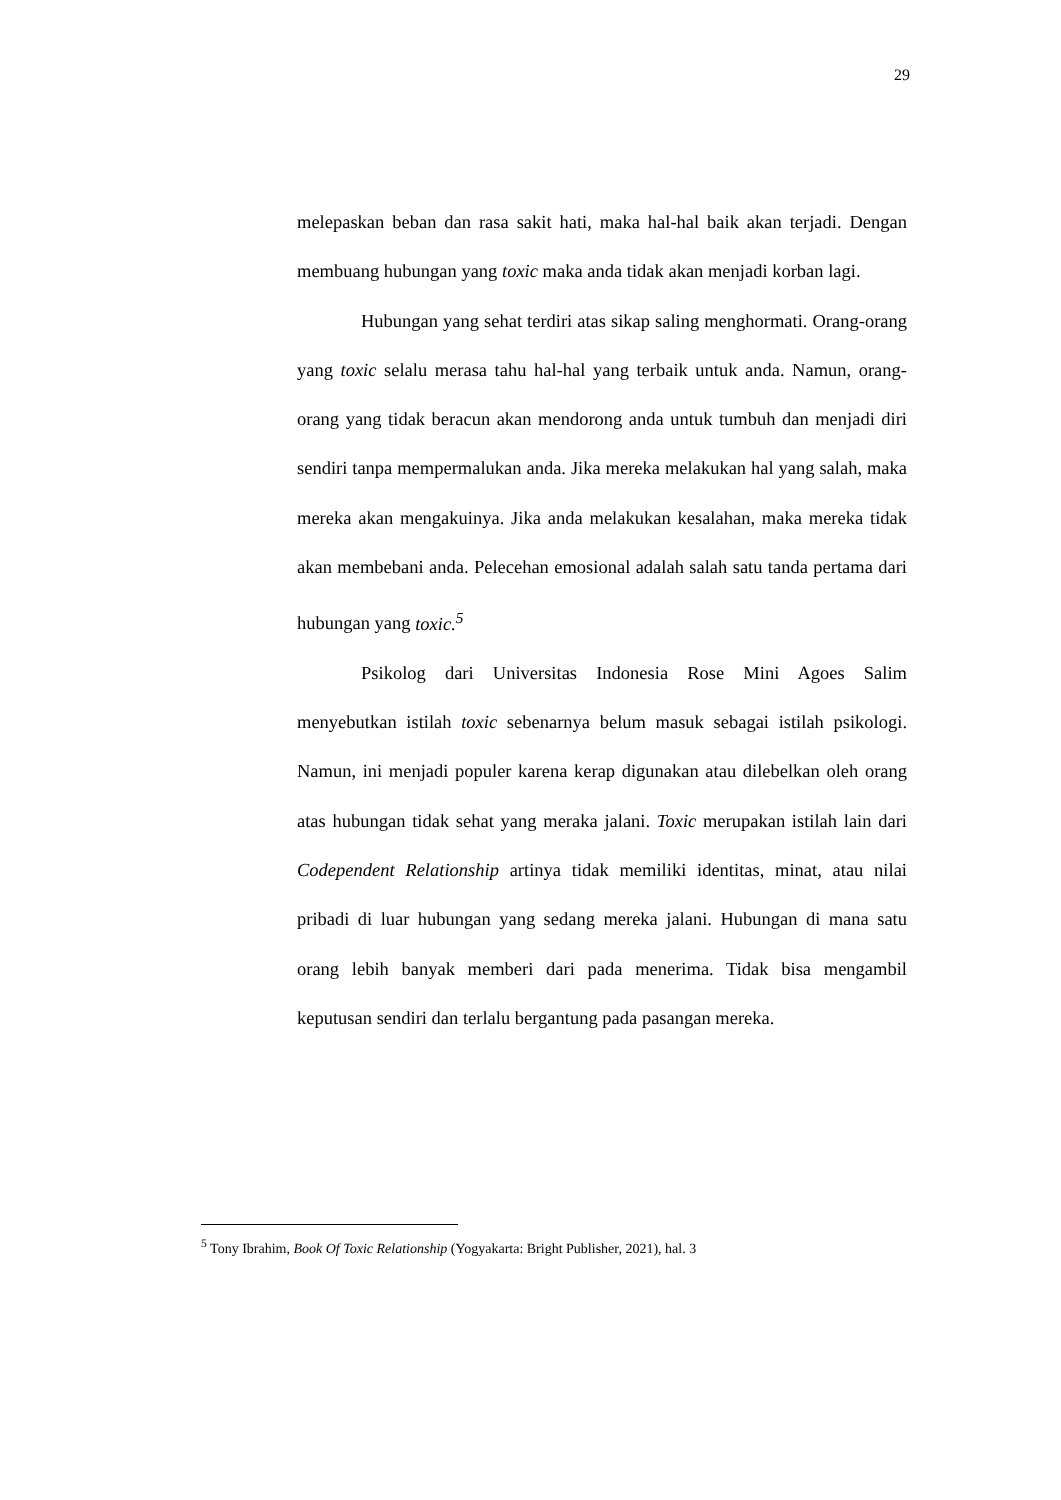29
melepaskan beban dan rasa sakit hati, maka hal-hal baik akan terjadi. Dengan membuang hubungan yang toxic maka anda tidak akan menjadi korban lagi.
Hubungan yang sehat terdiri atas sikap saling menghormati. Orang-orang yang toxic selalu merasa tahu hal-hal yang terbaik untuk anda. Namun, orang-orang yang tidak beracun akan mendorong anda untuk tumbuh dan menjadi diri sendiri tanpa mempermalukan anda. Jika mereka melakukan hal yang salah, maka mereka akan mengakuinya. Jika anda melakukan kesalahan, maka mereka tidak akan membebani anda. Pelecehan emosional adalah salah satu tanda pertama dari hubungan yang toxic.<sup>5</sup>
Psikolog dari Universitas Indonesia Rose Mini Agoes Salim menyebutkan istilah toxic sebenarnya belum masuk sebagai istilah psikologi. Namun, ini menjadi populer karena kerap digunakan atau dilebelkan oleh orang atas hubungan tidak sehat yang meraka jalani. Toxic merupakan istilah lain dari Codependent Relationship artinya tidak memiliki identitas, minat, atau nilai pribadi di luar hubungan yang sedang mereka jalani. Hubungan di mana satu orang lebih banyak memberi dari pada menerima. Tidak bisa mengambil keputusan sendiri dan terlalu bergantung pada pasangan mereka.
<sup>5</sup> Tony Ibrahim, Book Of Toxic Relationship (Yogyakarta: Bright Publisher, 2021), hal. 3